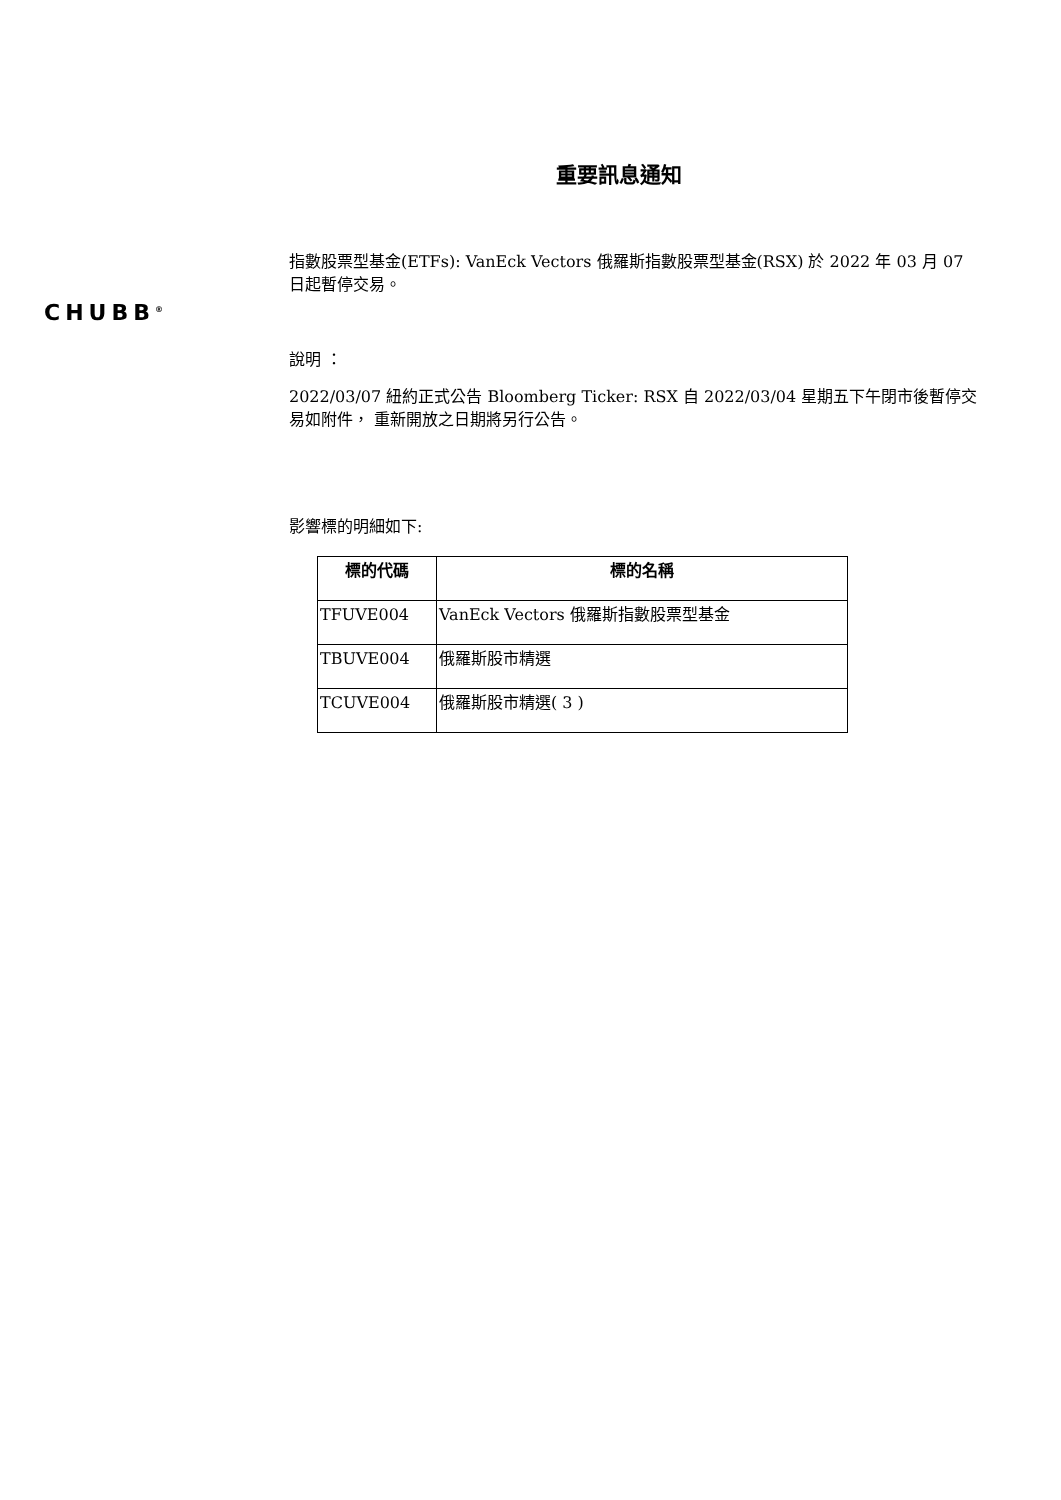重要訊息通知
CHUBB<sup>®</sup>
指數股票型基金(ETFs): VanEck Vectors 俄羅斯指數股票型基金(RSX) 於 2022 年 03 月 07 日起暫停交易。
說明 ：
2022/03/07 紐約正式公告 Bloomberg Ticker: RSX 自 2022/03/04 星期五下午閉市後暫停交易如附件， 重新開放之日期將另行公告。
影響標的明細如下:
| 標的代碼 | 標的名稱 |
| --- | --- |
| TFUVE004 | VanEck Vectors 俄羅斯指數股票型基金 |
| TBUVE004 | 俄羅斯股市精選 |
| TCUVE004 | 俄羅斯股市精選( 3 ) |